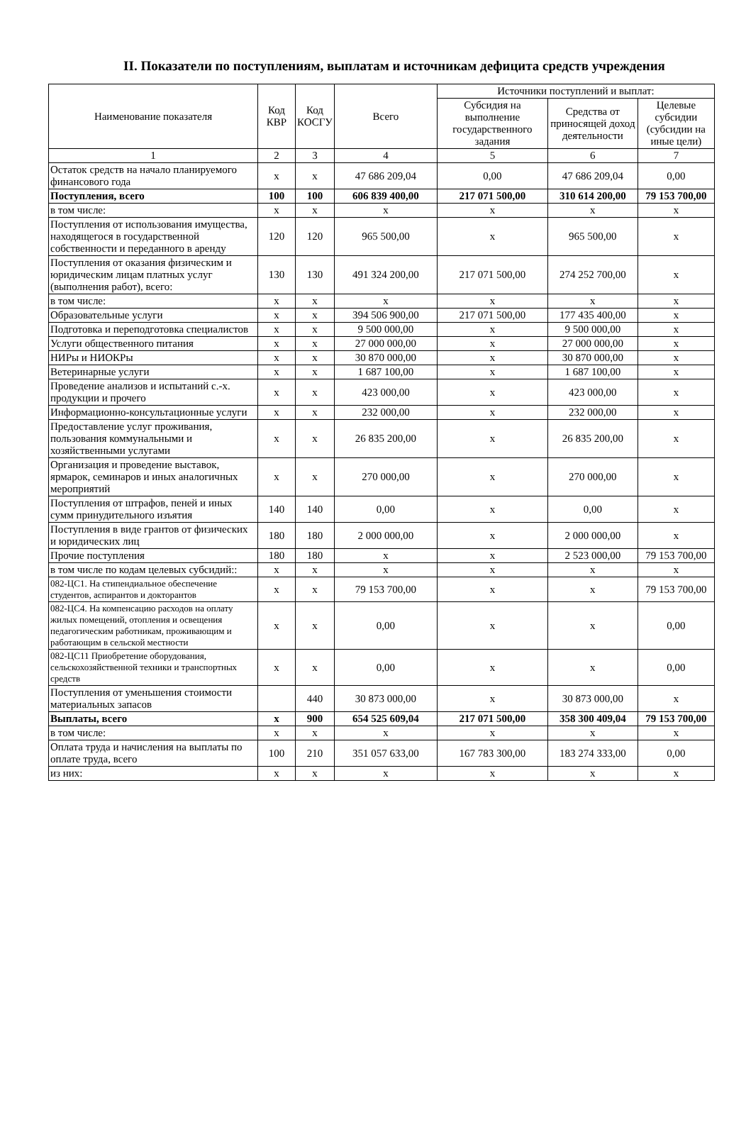II. Показатели по поступлениям, выплатам и источникам дефицита средств учреждения
| Наименование показателя | Код КВР | Код КОСГУ | Всего | Источники поступлений и выплат: | | |
| --- | --- | --- | --- | --- | --- | --- |
| | | | | Субсидия на выполнение государственного задания | Средства от приносящей доход деятельности | Целевые субсидии (субсидии на иные цели) |
| 1 | 2 | 3 | 4 | 5 | 6 | 7 |
| Остаток средств на начало планируемого финансового года | х | х | 47 686 209,04 | 0,00 | 47 686 209,04 | 0,00 |
| Поступления, всего | 100 | 100 | 606 839 400,00 | 217 071 500,00 | 310 614 200,00 | 79 153 700,00 |
| в том числе: | х | х | х | х | х | х |
| Поступления от использования имущества, находящегося в государственной собственности и переданного в аренду | 120 | 120 | 965 500,00 | х | 965 500,00 | х |
| Поступления от оказания физическим и юридическим лицам платных услуг (выполнения работ), всего: | 130 | 130 | 491 324 200,00 | 217 071 500,00 | 274 252 700,00 | х |
| в том числе: | х | х | х | х | х | х |
| Образовательные услуги | х | х | 394 506 900,00 | 217 071 500,00 | 177 435 400,00 | х |
| Подготовка и переподготовка специалистов | х | х | 9 500 000,00 | х | 9 500 000,00 | х |
| Услуги общественного питания | х | х | 27 000 000,00 | х | 27 000 000,00 | х |
| НИРы и НИОКРы | х | х | 30 870 000,00 | х | 30 870 000,00 | х |
| Ветеринарные услуги | х | х | 1 687 100,00 | х | 1 687 100,00 | х |
| Проведение анализов и испытаний с.-х. продукции и прочего | х | х | 423 000,00 | х | 423 000,00 | х |
| Информационно-консультационные услуги | х | х | 232 000,00 | х | 232 000,00 | х |
| Предоставление услуг проживания, пользования коммунальными и хозяйственными услугами | х | х | 26 835 200,00 | х | 26 835 200,00 | х |
| Организация и проведение выставок, ярмарок, семинаров и иных аналогичных мероприятий | х | х | 270 000,00 | х | 270 000,00 | х |
| Поступления от штрафов, пеней и иных сумм принудительного изъятия | 140 | 140 | 0,00 | х | 0,00 | х |
| Поступления в виде грантов от физических и юридических лиц | 180 | 180 | 2 000 000,00 | х | 2 000 000,00 | х |
| Прочие поступления | 180 | 180 | х | х | 2 523 000,00 | 79 153 700,00 |
| в том числе по кодам целевых субсидий:: | х | х | х | х | х | х |
| 082-ЦС1. На стипендиальное обеспечение студентов, аспирантов и докторантов | х | х | 79 153 700,00 | х | х | 79 153 700,00 |
| 082-ЦС4. На компенсацию расходов на оплату жилых помещений, отопления и освещения педагогическим работникам, проживающим и работающим в сельской местности | х | х | 0,00 | х | х | 0,00 |
| 082-ЦС11 Приобретение оборудования, сельскохозяйственной техники и транспортных средств | х | х | 0,00 | х | х | 0,00 |
| Поступления от уменьшения стоимости материальных запасов | | 440 | 30 873 000,00 | х | 30 873 000,00 | х |
| Выплаты, всего | х | 900 | 654 525 609,04 | 217 071 500,00 | 358 300 409,04 | 79 153 700,00 |
| в том числе: | х | х | х | х | х | х |
| Оплата труда и начисления на выплаты по оплате труда, всего | 100 | 210 | 351 057 633,00 | 167 783 300,00 | 183 274 333,00 | 0,00 |
| из них: | х | х | х | х | х | х |